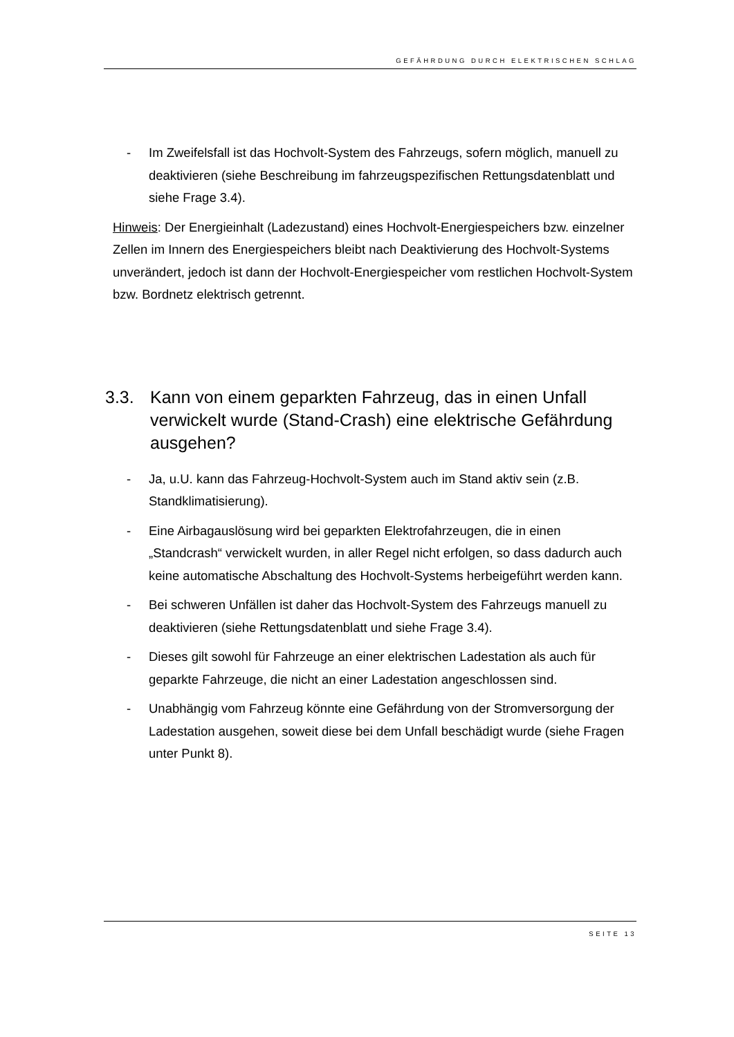GEFÄHRDUNG DURCH ELEKTRISCHEN SCHLAG
- Im Zweifelsfall ist das Hochvolt-System des Fahrzeugs, sofern möglich, manuell zu deaktivieren (siehe Beschreibung im fahrzeugspezifischen Rettungsdatenblatt und siehe Frage 3.4).
Hinweis: Der Energieinhalt (Ladezustand) eines Hochvolt-Energiespeichers bzw. einzelner Zellen im Innern des Energiespeichers bleibt nach Deaktivierung des Hochvolt-Systems unverändert, jedoch ist dann der Hochvolt-Energiespeicher vom restlichen Hochvolt-System bzw. Bordnetz elektrisch getrennt.
3.3. Kann von einem geparkten Fahrzeug, das in einen Unfall verwickelt wurde (Stand-Crash) eine elektrische Gefährdung ausgehen?
- Ja, u.U. kann das Fahrzeug-Hochvolt-System auch im Stand aktiv sein (z.B. Standklimatisierung).
- Eine Airbagauslösung wird bei geparkten Elektrofahrzeugen, die in einen „Standcrash“ verwickelt wurden, in aller Regel nicht erfolgen, so dass dadurch auch keine automatische Abschaltung des Hochvolt-Systems herbeigeführt werden kann.
- Bei schweren Unfällen ist daher das Hochvolt-System des Fahrzeugs manuell zu deaktivieren (siehe Rettungsdatenblatt und siehe Frage 3.4).
- Dieses gilt sowohl für Fahrzeuge an einer elektrischen Ladestation als auch für geparkte Fahrzeuge, die nicht an einer Ladestation angeschlossen sind.
- Unabhängig vom Fahrzeug könnte eine Gefährdung von der Stromversorgung der Ladestation ausgehen, soweit diese bei dem Unfall beschädigt wurde (siehe Fragen unter Punkt 8).
SEITE 13